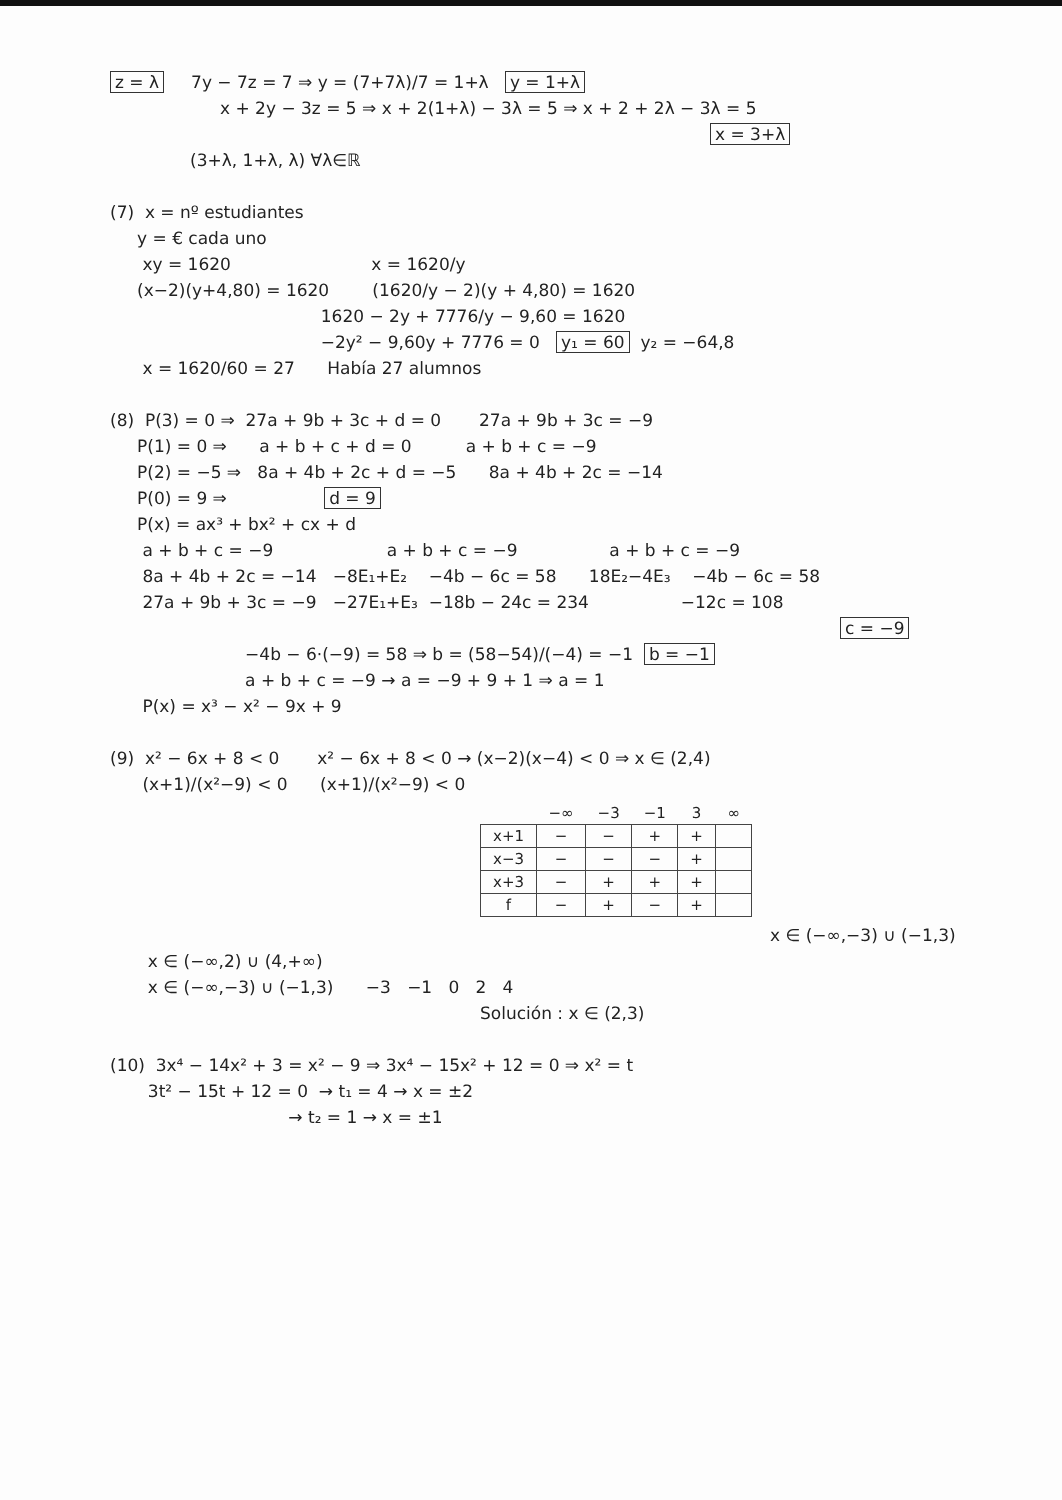z = λ 7y − 7z = 7 ⇒ y = (7+7λ)/7 = 1+λ y = 1+λ
x + 2y − 3z = 5 ⇒ x + 2(1+λ) − 3λ = 5 ⇒ x + 2 + 2λ − 3λ = 5
x = 3+λ
(3+λ, 1+λ, λ) ∀λ∈ℝ
(7) x = nº estudiantes
y = € cada uno
xy = 1620 x = 1620/y
(x−2)(y+4,80) = 1620 (1620/y − 2)(y + 4,80) = 1620
1620 − 2y + 7776/y − 9,60 = 1620
−2y² − 9,60y + 7776 = 0 y₁ = 60 y₂ = −64,8
x = 1620/60 = 27 Había 27 alumnos
(8) P(3) = 0 ⇒ 27a + 9b + 3c + d = 0 27a + 9b + 3c = −9
P(1) = 0 ⇒ a + b + c + d = 0 a + b + c = −9
P(2) = −5 ⇒ 8a + 4b + 2c + d = −5 8a + 4b + 2c = −14
P(0) = 9 ⇒ d = 9
P(x) = ax³ + bx² + cx + d
a + b + c = −9 a + b + c = −9 a + b + c = −9
8a + 4b + 2c = −14 −8E₁+E₂ −4b − 6c = 58 18E₂−4E₃ −4b − 6c = 58
27a + 9b + 3c = −9 −27E₁+E₃ −18b − 24c = 234 −12c = 108
c = −9
−4b − 6·(−9) = 58 ⇒ b = (58−54)/(−4) = −1 b = −1
a + b + c = −9 → a = −9 + 9 + 1 ⇒ a = 1
P(x) = x³ − x² − 9x + 9
(9) x² − 6x + 8 < 0 x² − 6x + 8 < 0 → (x−2)(x−4) < 0 ⇒ x ∈ (2,4)
(x+1)/(x²−9) < 0 (x+1)/(x²−9) < 0
| | −∞ | −3 | −1 | 3 | ∞ |
| --- | --- | --- | --- | --- | --- |
| x+1 | − | − | + | + | |
| x−3 | − | − | − | + | |
| x+3 | − | + | + | + | |
| f | − | + | − | + | |
x ∈ (−∞,−3) ∪ (−1,3)
x ∈ (−∞,2) ∪ (4,+∞)
x ∈ (−∞,−3) ∪ (−1,3) −3 −1 0 2 4
Solución : x ∈ (2,3)
(10) 3x⁴ − 14x² + 3 = x² − 9 ⇒ 3x⁴ − 15x² + 12 = 0 ⇒ x² = t
3t² − 15t + 12 = 0 → t₁ = 4 → x = ±2
→ t₂ = 1 → x = ±1